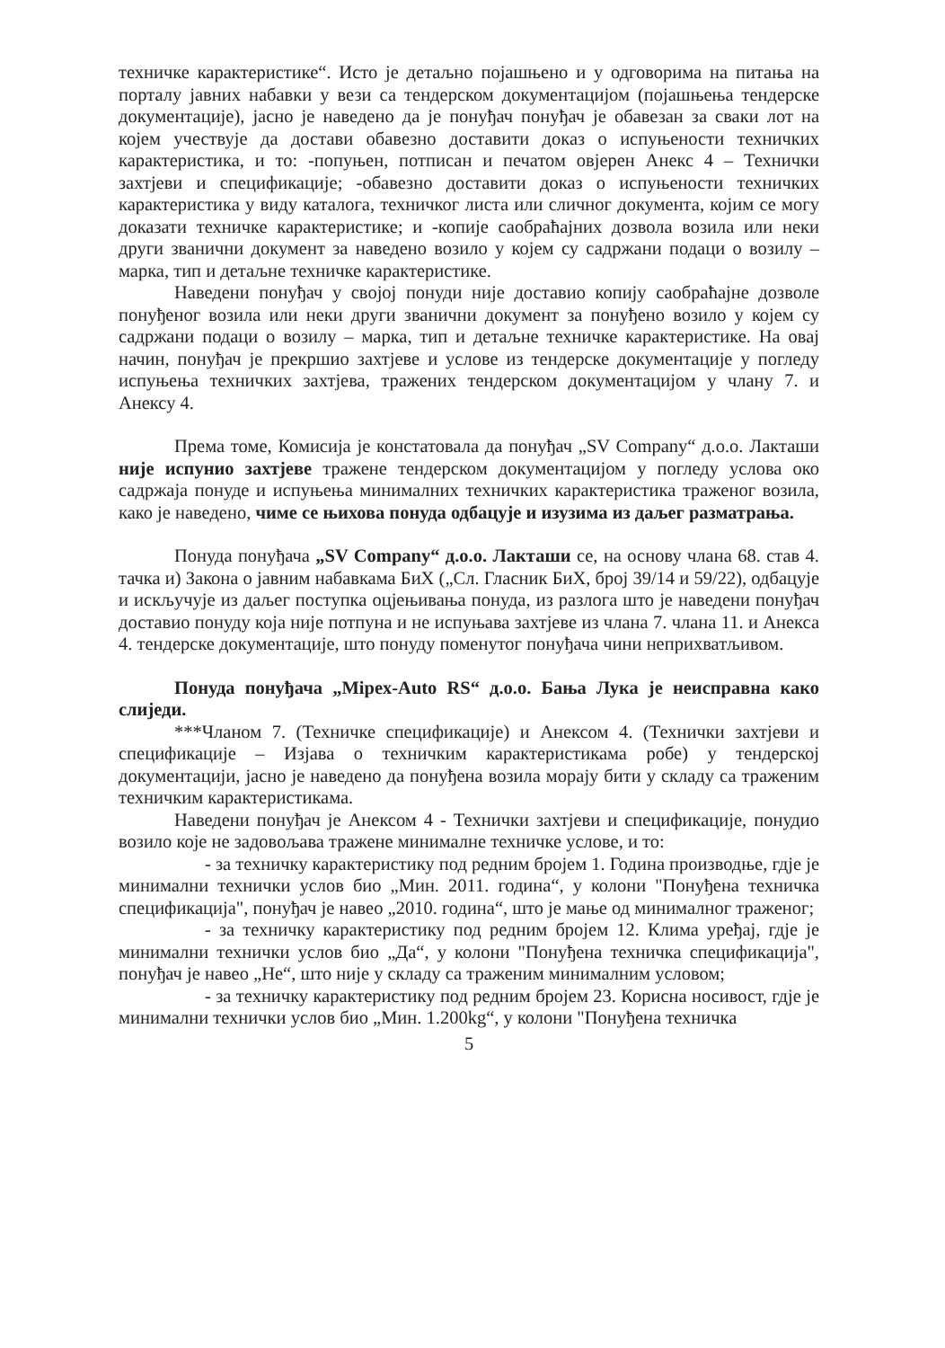техничке карактеристике“. Исто је детаљно појашњено и у одговорима на питања на порталу јавних набавки у вези са тендерском документацијом (појашњења тендерске документације), јасно је наведено да је понуђач понуђач је обавезан за сваки лот на којем учествује да достави обавезно доставити доказ о испуњености техничких карактеристика, и то: -попуњен, потписан и печатом овјерен Анекс 4 – Технички захтјеви и спецификације; -обавезно доставити доказ о испуњености техничких карактеристика у виду каталога, техничког листа или сличног документа, којим се могу доказати техничке карактеристике; и -копије саобраћајних дозвола возила или неки други званични документ за наведено возило у којем су садржани подаци о возилу – марка, тип и детаљне техничке карактеристике.
Наведени понуђач у својој понуди није доставио копију саобраћајне дозволе понуђеног возила или неки други званични документ за понуђено возило у којем су садржани подаци о возилу – марка, тип и детаљне техничке карактеристике. На овај начин, понуђач је прекршио захтјеве и услове из тендерске документације у погледу испуњења техничких захтјева, тражених тендерском документацијом у члану 7. и Анексу 4.
Према томе, Комисија је констатовала да понуђач „SV Company“ д.о.о. Лакташи није испунио захтјеве тражене тендерском документацијом у погледу услова око садржаја понуде и испуњења минималних техничких карактеристика траженог возила, како је наведено, чиме се њихова понуда одбацује и изузима из даљег разматрања.
Понуда понуђача „SV Company“ д.о.о. Лакташи се, на основу члана 68. став 4. тачка и) Закона о јавним набавкама БиХ („Сл. Гласник БиХ, број 39/14 и 59/22), одбацује и искључује из даљег поступка оцјењивања понуда, из разлога што је наведени понуђач доставио понуду која није потпуна и не испуњава захтјеве из члана 7. члана 11. и Анекса 4. тендерске документације, што понуду поменутог понуђача чини неприхватљивом.
Понуда понуђача „Mipex-Auto RS“ д.о.о. Бања Лука је неисправна како слиједи.
***Чланом 7. (Техничке спецификације) и Анексом 4. (Технички захтјеви и спецификације – Изјава о техничким карактеристикама робе) у тендерској документацији, јасно је наведено да понуђена возила морају бити у складу са траженим техничким карактеристикама.
Наведени понуђач је Анексом 4 - Технички захтјеви и спецификације, понудио возило које не задовољава тражене минималне техничке услове, и то:
- за техничку карактеристику под редним бројем 1. Година производње, гдје је минимални технички услов био „Мин. 2011. година“, у колони "Понуђена техничка спецификација", понуђач је навео „2010. година“, што је мање од минималног траженог;
- за техничку карактеристику под редним бројем 12. Клима уређај, гдје је минимални технички услов био „Да“, у колони "Понуђена техничка спецификација", понуђач је навео „Не“, што није у складу са траженим минималним условом;
- за техничку карактеристику под редним бројем 23. Корисна носивост, гдје је минимални технички услов био „Мин. 1.200kg“, у колони "Понуђена техничка
5